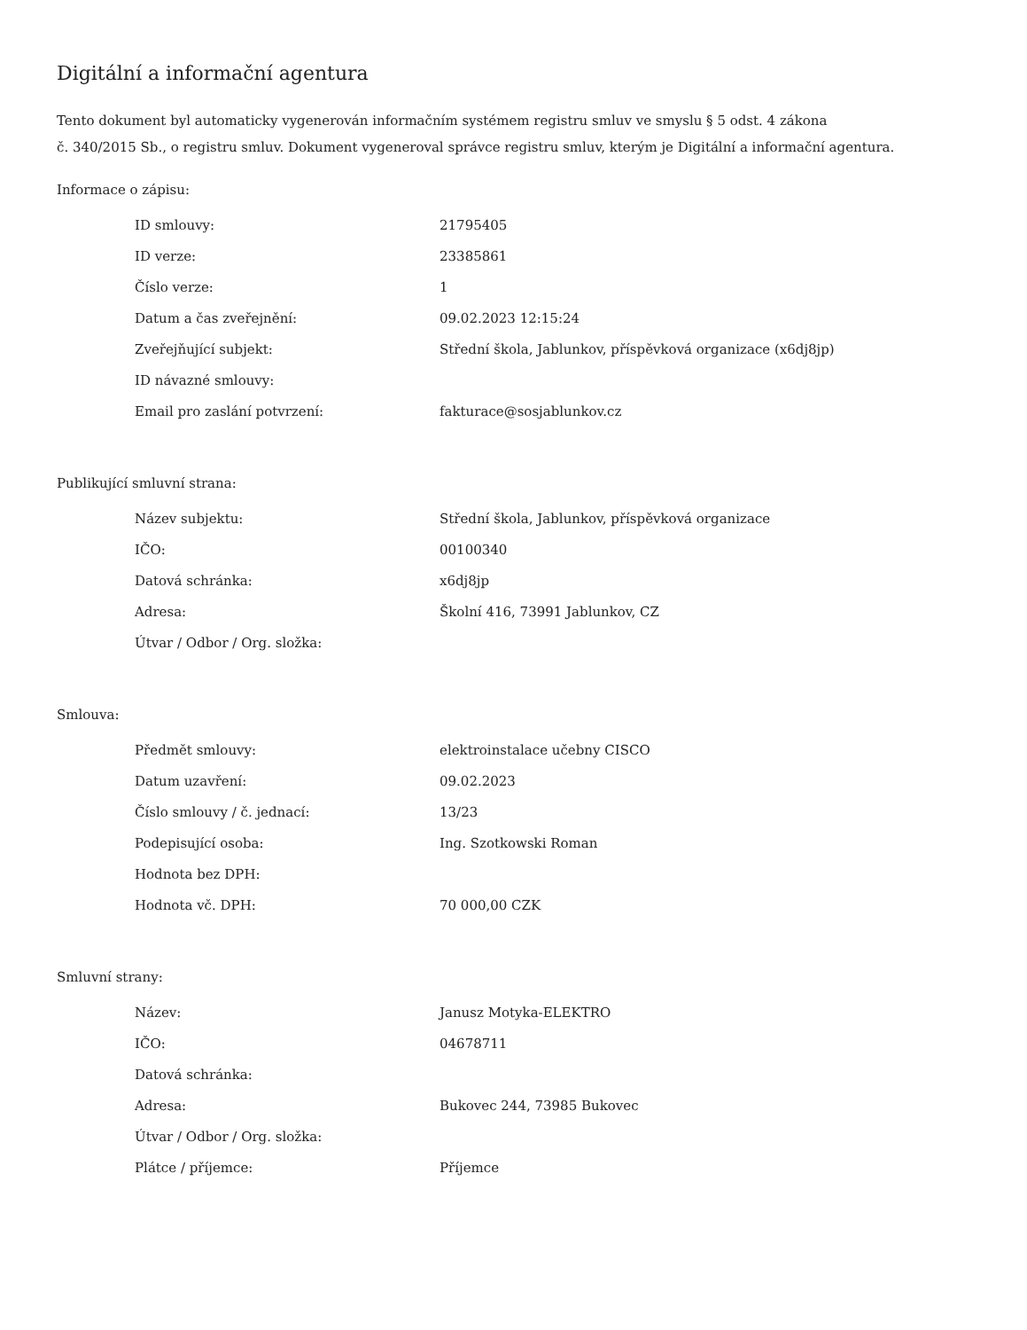Digitální a informační agentura
Tento dokument byl automaticky vygenerován informačním systémem registru smluv ve smyslu § 5 odst. 4 zákona
č. 340/2015 Sb., o registru smluv. Dokument vygeneroval správce registru smluv, kterým je Digitální a informační agentura.
Informace o zápisu:
| ID smlouvy: | 21795405 |
| ID verze: | 23385861 |
| Číslo verze: | 1 |
| Datum a čas zveřejnění: | 09.02.2023 12:15:24 |
| Zveřejňující subjekt: | Střední škola, Jablunkov, příspěvková organizace (x6dj8jp) |
| ID návazné smlouvy: | |
| Email pro zaslání potvrzení: | fakturace@sosjablunkov.cz |
Publikující smluvní strana:
| Název subjektu: | Střední škola, Jablunkov, příspěvková organizace |
| IČO: | 00100340 |
| Datová schránka: | x6dj8jp |
| Adresa: | Školní 416, 73991 Jablunkov, CZ |
| Útvar / Odbor / Org. složka: | |
Smlouva:
| Předmět smlouvy: | elektroinstalace učebny CISCO |
| Datum uzavření: | 09.02.2023 |
| Číslo smlouvy / č. jednací: | 13/23 |
| Podepisující osoba: | Ing. Szotkowski Roman |
| Hodnota bez DPH: | |
| Hodnota vč. DPH: | 70 000,00 CZK |
Smluvní strany:
| Název: | Janusz Motyka-ELEKTRO |
| IČO: | 04678711 |
| Datová schránka: | |
| Adresa: | Bukovec 244, 73985 Bukovec |
| Útvar / Odbor / Org. složka: | |
| Plátce / příjemce: | Příjemce |